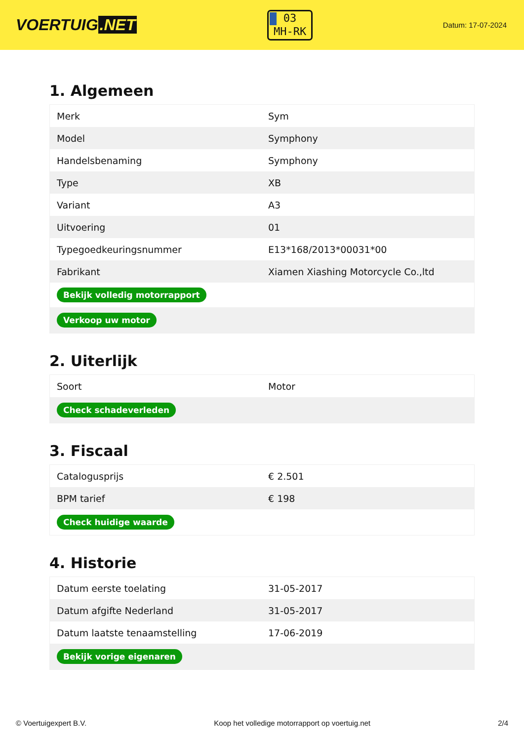VOERTUIG.NET
03
MH-RK
Datum: 17-07-2024
1. Algemeen
| Merk | Sym |
| Model | Symphony |
| Handelsbenaming | Symphony |
| Type | XB |
| Variant | A3 |
| Uitvoering | 01 |
| Typegoedkeuringsnummer | E13*168/2013*00031*00 |
| Fabrikant | Xiamen Xiashing Motorcycle Co.,ltd |
| Bekijk volledig motorrapport | |
| Verkoop uw motor | |
2. Uiterlijk
| Soort | Motor |
| Check schadeverleden | |
3. Fiscaal
| Catalogusprijs | € 2.501 |
| BPM tarief | € 198 |
| Check huidige waarde | |
4. Historie
| Datum eerste toelating | 31-05-2017 |
| Datum afgifte Nederland | 31-05-2017 |
| Datum laatste tenaamstelling | 17-06-2019 |
| Bekijk vorige eigenaren | |
© Voertuigexpert B.V. Koop het volledige motorrapport op voertuig.net 2/4